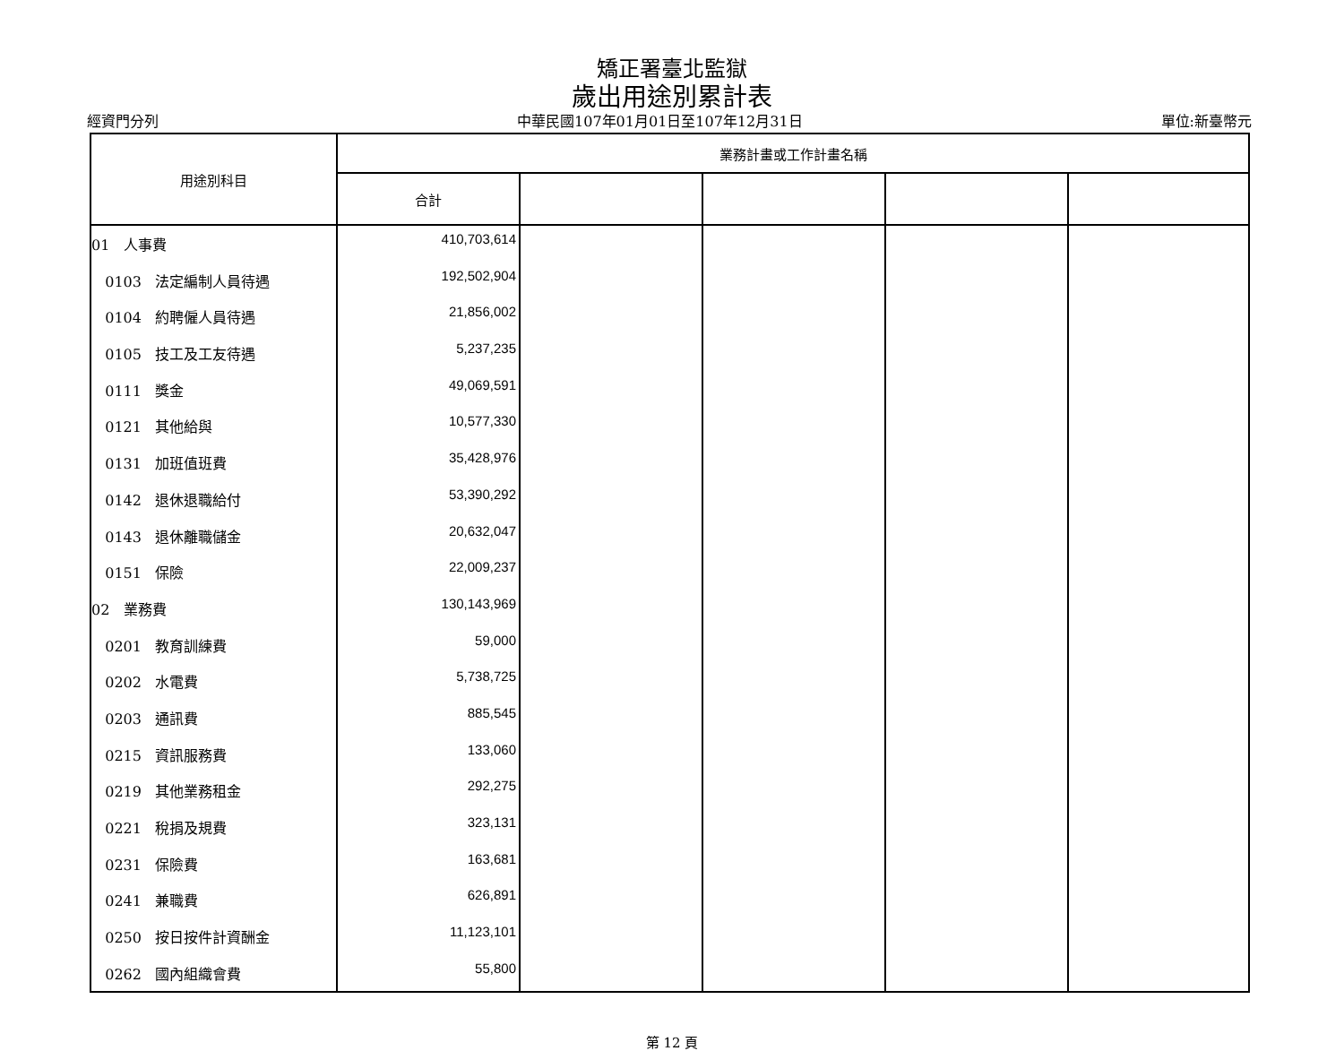矯正署臺北監獄
歲出用途別累計表
經資門分列 中華民國107年01月01日至107年12月31日 單位:新臺幣元
| 用途別科目 | 業務計畫或工作計畫名稱 | | | | |
| --- | --- | --- | --- | --- | --- |
| | 合計 | | | | |
| 01 人事費 | 410,703,614 | | | | |
| 0103 法定編制人員待遇 | 192,502,904 | | | | |
| 0104 約聘僱人員待遇 | 21,856,002 | | | | |
| 0105 技工及工友待遇 | 5,237,235 | | | | |
| 0111 獎金 | 49,069,591 | | | | |
| 0121 其他給與 | 10,577,330 | | | | |
| 0131 加班值班費 | 35,428,976 | | | | |
| 0142 退休退職給付 | 53,390,292 | | | | |
| 0143 退休離職儲金 | 20,632,047 | | | | |
| 0151 保險 | 22,009,237 | | | | |
| 02 業務費 | 130,143,969 | | | | |
| 0201 教育訓練費 | 59,000 | | | | |
| 0202 水電費 | 5,738,725 | | | | |
| 0203 通訊費 | 885,545 | | | | |
| 0215 資訊服務費 | 133,060 | | | | |
| 0219 其他業務租金 | 292,275 | | | | |
| 0221 稅捐及規費 | 323,131 | | | | |
| 0231 保險費 | 163,681 | | | | |
| 0241 兼職費 | 626,891 | | | | |
| 0250 按日按件計資酬金 | 11,123,101 | | | | |
| 0262 國內組織會費 | 55,800 | | | | |
第 12 頁